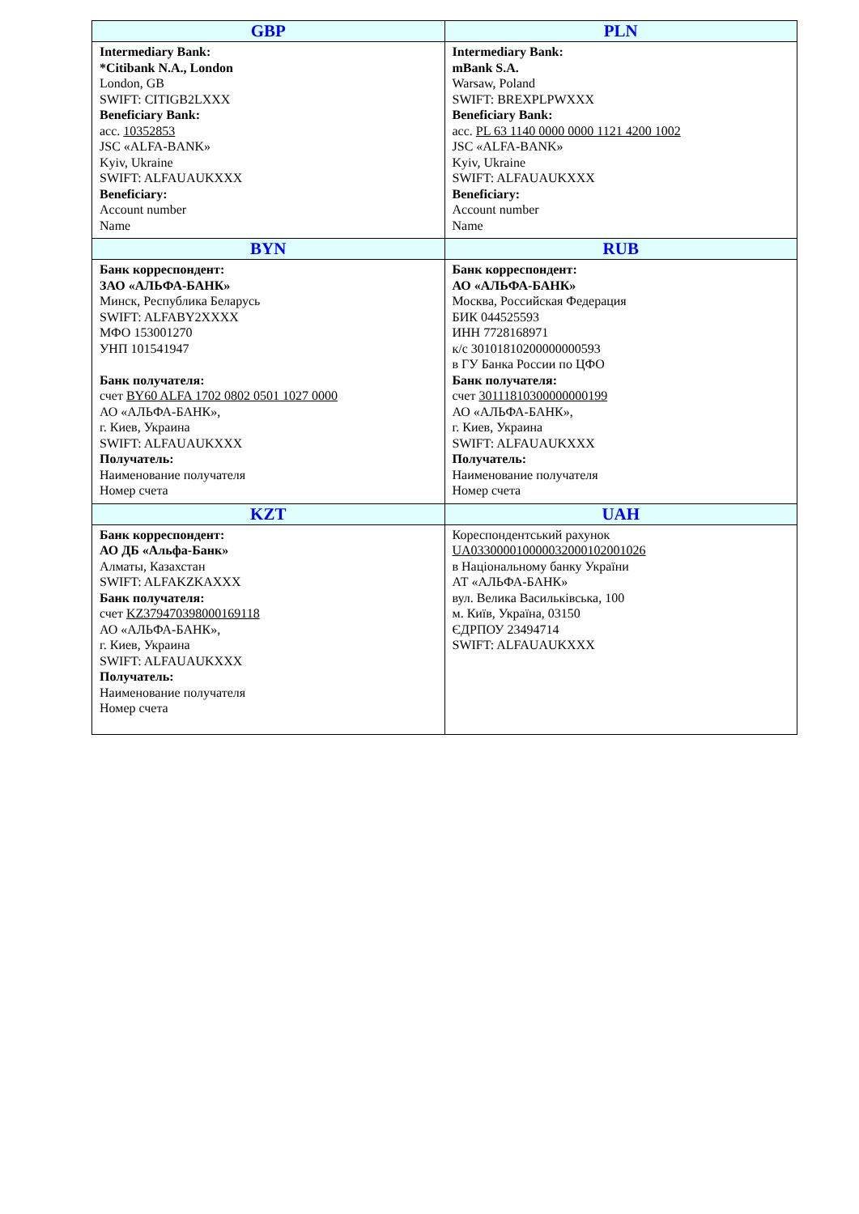| GBP | PLN |
| --- | --- |
| Intermediary Bank: *Citibank N.A., London London, GB SWIFT: CITIGB2LXXX Beneficiary Bank: acc. 10352853 JSC «ALFA-BANK» Kyiv, Ukraine SWIFT: ALFAUAUKXXX Beneficiary: Account number Name | Intermediary Bank: mBank S.A. Warsaw, Poland SWIFT: BREXPLPWXXX Beneficiary Bank: acc. PL 63 1140 0000 0000 1121 4200 1002 JSC «ALFA-BANK» Kyiv, Ukraine SWIFT: ALFAUAUKXXX Beneficiary: Account number Name |
| BYN | RUB |
| Банк корреспондент: ЗАО «АЛЬФА-БАНК» Минск, Республика Беларусь SWIFT: ALFABY2XXXX МФО 153001270 УНП 101541947 Банк получателя: счет BY60 ALFA 1702 0802 0501 1027 0000 АО «АЛЬФА-БАНК», г. Киев, Украина SWIFT: ALFAUAUKXXX Получатель: Наименование получателя Номер счета | Банк корреспондент: АО «АЛЬФА-БАНК» Москва, Российская Федерация БИК 044525593 ИНН 7728168971 к/с 30101810200000000593 в ГУ Банка России по ЦФО Банк получателя: счет 30111810300000000199 АО «АЛЬФА-БАНК», г. Киев, Украина SWIFT: ALFAUAUKXXX Получатель: Наименование получателя Номер счета |
| KZT | UAH |
| Банк корреспондент: АО ДБ «Альфа-Банк» Алматы, Казахстан SWIFT: ALFAKZKAXXX Банк получателя: счет KZ379470398000169118 АО «АЛЬФА-БАНК», г. Киев, Украина SWIFT: ALFAUAUKXXX Получатель: Наименование получателя Номер счета | Кореспондентський рахунок UA033000010000032000102001026 в Національному банку України АТ «АЛЬФА-БАНК» вул. Велика Васильківська, 100 м. Київ, Україна, 03150 ЄДРПОУ 23494714 SWIFT: ALFAUAUKXXX |